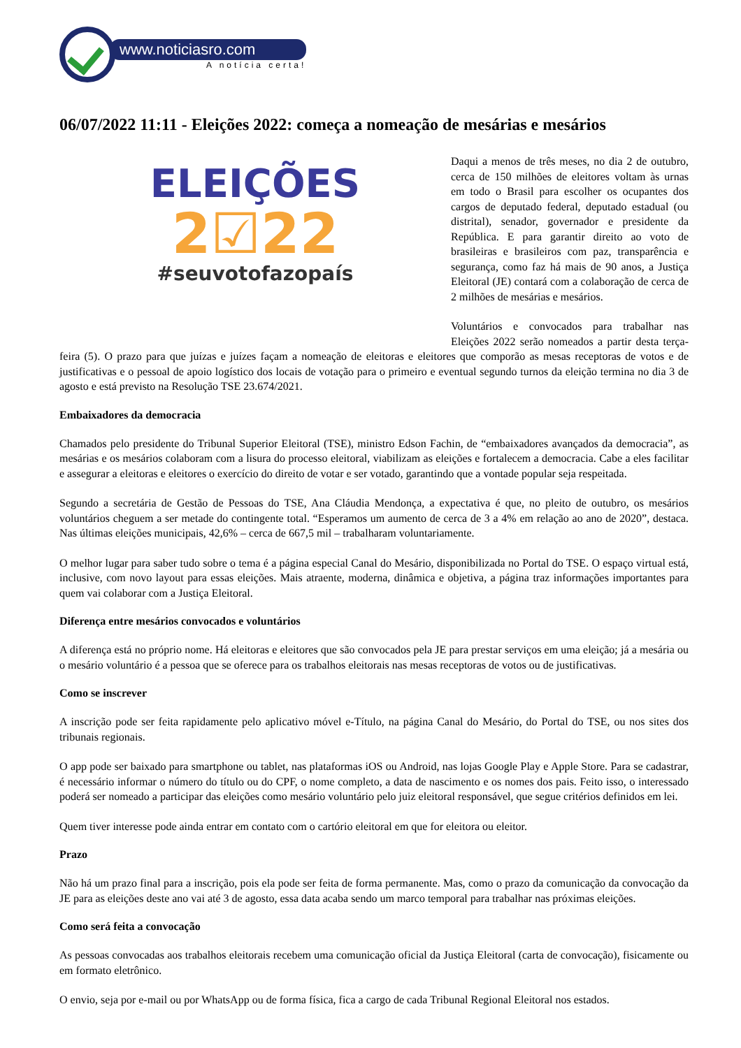www.noticiasro.com
A notícia certa!
06/07/2022 11:11 - Eleições 2022: começa a nomeação de mesárias e mesários
ELEIÇÕES
2☑22
#seuvotofazopaís
Daqui a menos de três meses, no dia 2 de outubro, cerca de 150 milhões de eleitores voltam às urnas em todo o Brasil para escolher os ocupantes dos cargos de deputado federal, deputado estadual (ou distrital), senador, governador e presidente da República. E para garantir direito ao voto de brasileiras e brasileiros com paz, transparência e segurança, como faz há mais de 90 anos, a Justiça Eleitoral (JE) contará com a colaboração de cerca de 2 milhões de mesárias e mesários.
Voluntários e convocados para trabalhar nas Eleições 2022 serão nomeados a partir desta terça-feira (5). O prazo para que juízas e juízes façam a nomeação de eleitoras e eleitores que comporão as mesas receptoras de votos e de justificativas e o pessoal de apoio logístico dos locais de votação para o primeiro e eventual segundo turnos da eleição termina no dia 3 de agosto e está previsto na Resolução TSE 23.674/2021.
Embaixadores da democracia
Chamados pelo presidente do Tribunal Superior Eleitoral (TSE), ministro Edson Fachin, de “embaixadores avançados da democracia”, as mesárias e os mesários colaboram com a lisura do processo eleitoral, viabilizam as eleições e fortalecem a democracia. Cabe a eles facilitar e assegurar a eleitoras e eleitores o exercício do direito de votar e ser votado, garantindo que a vontade popular seja respeitada.
Segundo a secretária de Gestão de Pessoas do TSE, Ana Cláudia Mendonça, a expectativa é que, no pleito de outubro, os mesários voluntários cheguem a ser metade do contingente total. “Esperamos um aumento de cerca de 3 a 4% em relação ao ano de 2020”, destaca. Nas últimas eleições municipais, 42,6% – cerca de 667,5 mil – trabalharam voluntariamente.
O melhor lugar para saber tudo sobre o tema é a página especial Canal do Mesário, disponibilizada no Portal do TSE. O espaço virtual está, inclusive, com novo layout para essas eleições. Mais atraente, moderna, dinâmica e objetiva, a página traz informações importantes para quem vai colaborar com a Justiça Eleitoral.
Diferença entre mesários convocados e voluntários
A diferença está no próprio nome. Há eleitoras e eleitores que são convocados pela JE para prestar serviços em uma eleição; já a mesária ou o mesário voluntário é a pessoa que se oferece para os trabalhos eleitorais nas mesas receptoras de votos ou de justificativas.
Como se inscrever
A inscrição pode ser feita rapidamente pelo aplicativo móvel e-Título, na página Canal do Mesário, do Portal do TSE, ou nos sites dos tribunais regionais.
O app pode ser baixado para smartphone ou tablet, nas plataformas iOS ou Android, nas lojas Google Play e Apple Store. Para se cadastrar, é necessário informar o número do título ou do CPF, o nome completo, a data de nascimento e os nomes dos pais. Feito isso, o interessado poderá ser nomeado a participar das eleições como mesário voluntário pelo juiz eleitoral responsável, que segue critérios definidos em lei.
Quem tiver interesse pode ainda entrar em contato com o cartório eleitoral em que for eleitora ou eleitor.
Prazo
Não há um prazo final para a inscrição, pois ela pode ser feita de forma permanente. Mas, como o prazo da comunicação da convocação da JE para as eleições deste ano vai até 3 de agosto, essa data acaba sendo um marco temporal para trabalhar nas próximas eleições.
Como será feita a convocação
As pessoas convocadas aos trabalhos eleitorais recebem uma comunicação oficial da Justiça Eleitoral (carta de convocação), fisicamente ou em formato eletrônico.
O envio, seja por e-mail ou por WhatsApp ou de forma física, fica a cargo de cada Tribunal Regional Eleitoral nos estados.